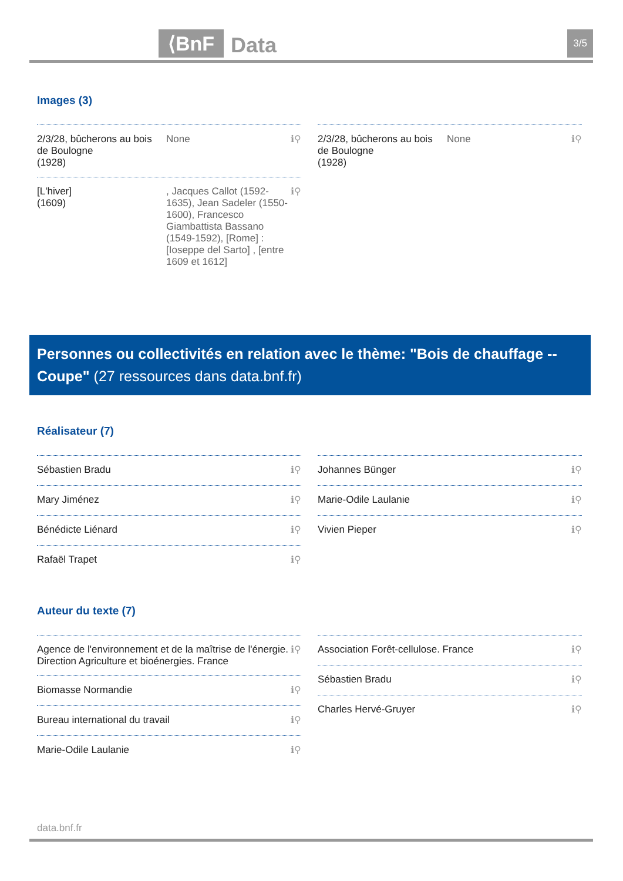⟨BnF Data 3/5
Images (3)
2/3/28, bûcherons au bois de Boulogne
(1928) None ℹ⚲
[L'hiver]
(1609), Jacques Callot (1592-1635), Jean Sadeler (1550-1600), Francesco Giambattista Bassano (1549-1592), [Rome] : [Ioseppe del Sarto] , [entre 1609 et 1612] ℹ⚲
2/3/28, bûcherons au bois de Boulogne
(1928) None ℹ⚲
Personnes ou collectivités en relation avec le thème: "Bois de chauffage -- Coupe" (27 ressources dans data.bnf.fr)
Réalisateur (7)
Sébastien Bradu ℹ⚲
Mary Jiménez ℹ⚲
Bénédicte Liénard ℹ⚲
Rafaël Trapet ℹ⚲
Johannes Bünger ℹ⚲
Marie-Odile Laulanie ℹ⚲
Vivien Pieper ℹ⚲
Auteur du texte (7)
Agence de l'environnement et de la maîtrise de l'énergie. Direction Agriculture et bioénergies. France ℹ⚲
Biomasse Normandie ℹ⚲
Bureau international du travail ℹ⚲
Marie-Odile Laulanie ℹ⚲
Association Forêt-cellulose. France ℹ⚲
Sébastien Bradu ℹ⚲
Charles Hervé-Gruyer ℹ⚲
data.bnf.fr